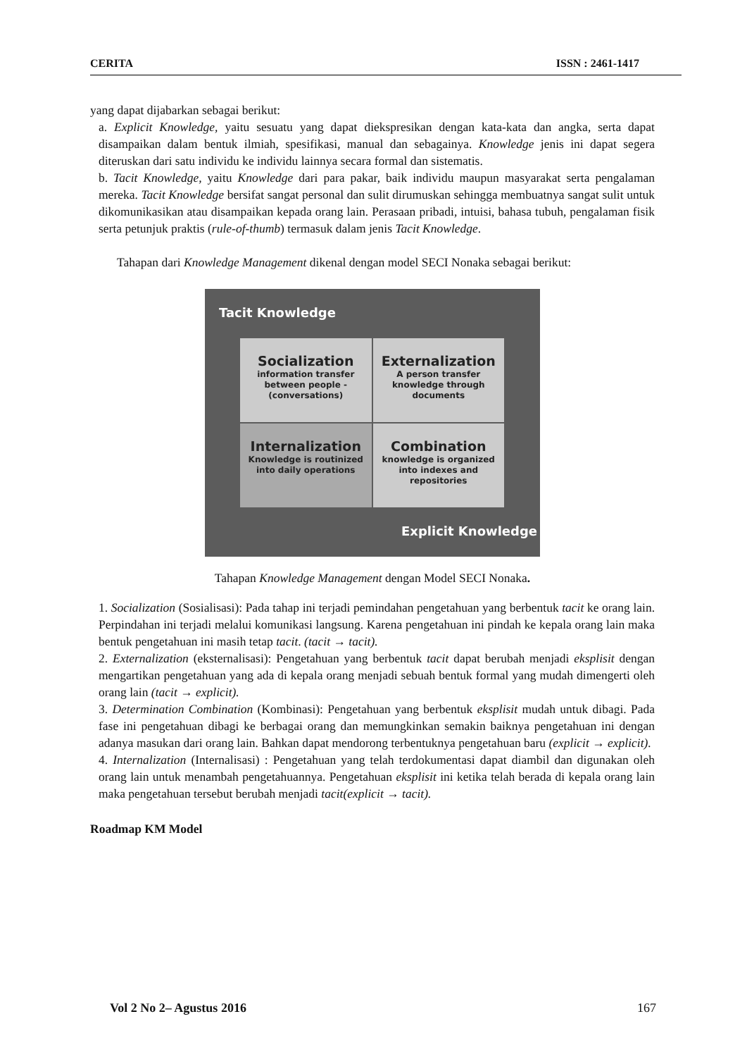CERITA ISSN : 2461-1417
yang dapat dijabarkan sebagai berikut:
a. Explicit Knowledge, yaitu sesuatu yang dapat diekspresikan dengan kata-kata dan angka, serta dapat disampaikan dalam bentuk ilmiah, spesifikasi, manual dan sebagainya. Knowledge jenis ini dapat segera diteruskan dari satu individu ke individu lainnya secara formal dan sistematis.
b. Tacit Knowledge, yaitu Knowledge dari para pakar, baik individu maupun masyarakat serta pengalaman mereka. Tacit Knowledge bersifat sangat personal dan sulit dirumuskan sehingga membuatnya sangat sulit untuk dikomunikasikan atau disampaikan kepada orang lain. Perasaan pribadi, intuisi, bahasa tubuh, pengalaman fisik serta petunjuk praktis (rule-of-thumb) termasuk dalam jenis Tacit Knowledge.
Tahapan dari Knowledge Management dikenal dengan model SECI Nonaka sebagai berikut:
Tacit Knowledge
Socialization
information transfer between people - (conversations)
Externalization
A person transfer knowledge through documents
Internalization
Knowledge is routinized into daily operations
Combination
knowledge is organized into indexes and repositories
Explicit Knowledge
Tahapan Knowledge Management dengan Model SECI Nonaka.
1. Socialization (Sosialisasi): Pada tahap ini terjadi pemindahan pengetahuan yang berbentuk tacit ke orang lain. Perpindahan ini terjadi melalui komunikasi langsung. Karena pengetahuan ini pindah ke kepala orang lain maka bentuk pengetahuan ini masih tetap tacit. (tacit → tacit).
2. Externalization (eksternalisasi): Pengetahuan yang berbentuk tacit dapat berubah menjadi eksplisit dengan mengartikan pengetahuan yang ada di kepala orang menjadi sebuah bentuk formal yang mudah dimengerti oleh orang lain (tacit → explicit).
3. Determination Combination (Kombinasi): Pengetahuan yang berbentuk eksplisit mudah untuk dibagi. Pada fase ini pengetahuan dibagi ke berbagai orang dan memungkinkan semakin baiknya pengetahuan ini dengan adanya masukan dari orang lain. Bahkan dapat mendorong terbentuknya pengetahuan baru (explicit → explicit).
4. Internalization (Internalisasi) : Pengetahuan yang telah terdokumentasi dapat diambil dan digunakan oleh orang lain untuk menambah pengetahuannya. Pengetahuan eksplisit ini ketika telah berada di kepala orang lain maka pengetahuan tersebut berubah menjadi tacit(explicit → tacit).
Roadmap KM Model
Vol 2 No 2– Agustus 2016 167